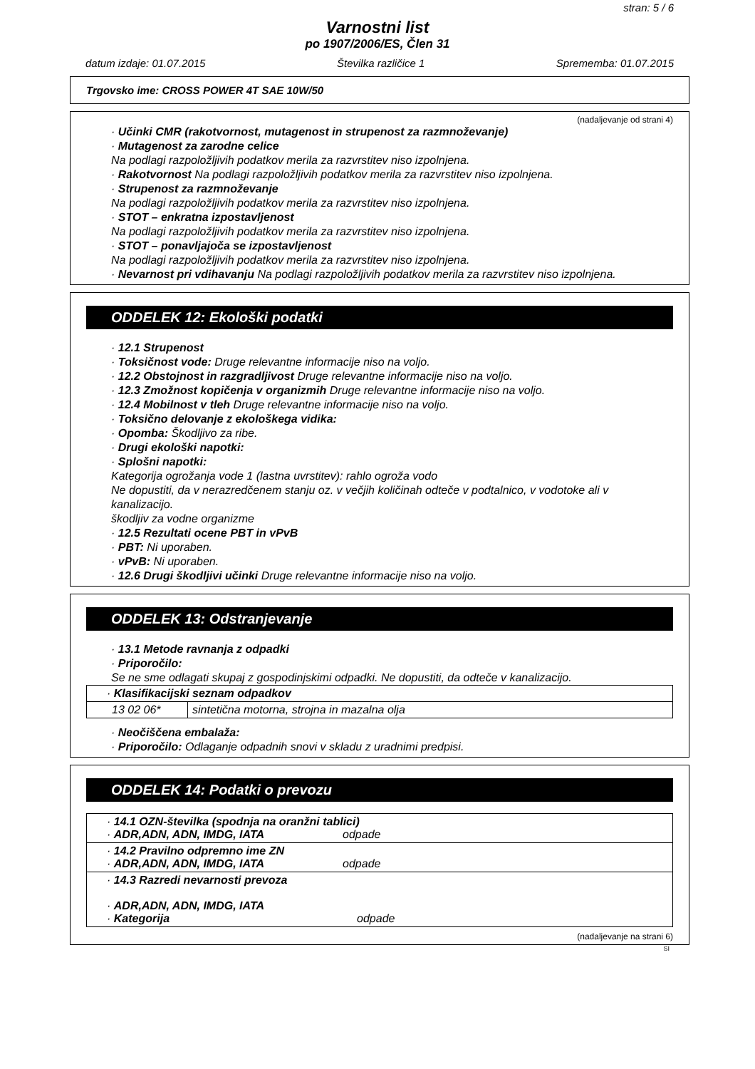stran: 5 / 6
Varnostni list
po 1907/2006/ES, Člen 31
datum izdaje: 01.07.2015 Številka različice 1 Sprememba: 01.07.2015
Trgovsko ime: CROSS POWER 4T SAE 10W/50
(nadaljevanje od strani 4)
· Učinki CMR (rakotvornost, mutagenost in strupenost za razmnoževanje)
· Mutagenost za zarodne celice
Na podlagi razpoložljivih podatkov merila za razvrstitev niso izpolnjena.
· Rakotvornost Na podlagi razpoložljivih podatkov merila za razvrstitev niso izpolnjena.
· Strupenost za razmnoževanje
Na podlagi razpoložljivih podatkov merila za razvrstitev niso izpolnjena.
· STOT – enkratna izpostavljenost
Na podlagi razpoložljivih podatkov merila za razvrstitev niso izpolnjena.
· STOT – ponavljajoča se izpostavljenost
Na podlagi razpoložljivih podatkov merila za razvrstitev niso izpolnjena.
· Nevarnost pri vdihavanju Na podlagi razpoložljivih podatkov merila za razvrstitev niso izpolnjena.
ODDELEK 12: Ekološki podatki
· 12.1 Strupenost
· Toksičnost vode: Druge relevantne informacije niso na voljo.
· 12.2 Obstojnost in razgradljivost Druge relevantne informacije niso na voljo.
· 12.3 Zmožnost kopičenja v organizmih Druge relevantne informacije niso na voljo.
· 12.4 Mobilnost v tleh Druge relevantne informacije niso na voljo.
· Toksično delovanje z ekološkega vidika:
· Opomba: Škodljivo za ribe.
· Drugi ekološki napotki:
· Splošni napotki:
Kategorija ogrožanja vode 1 (lastna uvrstitev): rahlo ogroža vodo
Ne dopustiti, da v nerazredčenem stanju oz. v večjih količinah odteče v podtalnico, v vodotoke ali v kanalizacijo.
škodljiv za vodne organizme
· 12.5 Rezultati ocene PBT in vPvB
· PBT: Ni uporaben.
· vPvB: Ni uporaben.
· 12.6 Drugi škodljivi učinki Druge relevantne informacije niso na voljo.
ODDELEK 13: Odstranjevanje
· 13.1 Metode ravnanja z odpadki
· Priporočilo:
Se ne sme odlagati skupaj z gospodinjskimi odpadki. Ne dopustiti, da odteče v kanalizacijo.
| · Klasifikacijski seznam odpadkov | |
| 13 02 06* | sintetična motorna, strojna in mazalna olja |
· Neočiščena embalaža:
· Priporočilo: Odlaganje odpadnih snovi v skladu z uradnimi predpisi.
ODDELEK 14: Podatki o prevozu
| · 14.1 OZN-številka (spodnja na oranžni tablici) · ADR,ADN, ADN, IMDG, IATA odpade |
| · 14.2 Pravilno odpremno ime ZN · ADR,ADN, ADN, IMDG, IATA odpade |
| · 14.3 Razredi nevarnosti prevoza · ADR,ADN, ADN, IMDG, IATA · Kategorija odpade |
(nadaljevanje na strani 6)
SI